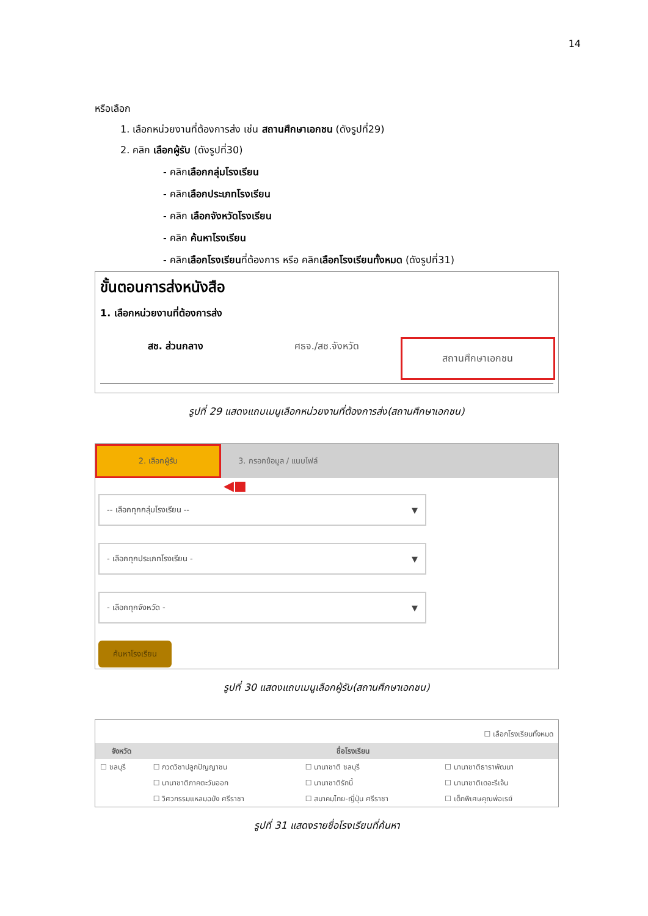14
หรือเลือก
1. เลือกหน่วยงานที่ต้องการส่ง เช่น สถานศึกษาเอกชน (ดังรูปที่29)
2. คลิก เลือกผู้รับ (ดังรูปที่30)
- คลิกเลือกกลุ่มโรงเรียน
- คลิกเลือกประเภทโรงเรียน
- คลิก เลือกจังหวัดโรงเรียน
- คลิก ค้นหาโรงเรียน
- คลิกเลือกโรงเรียนที่ต้องการ หรือ คลิกเลือกโรงเรียนทั้งหมด (ดังรูปที่31)
ขั้นตอนการส่งหนังสือ
1. เลือกหน่วยงานที่ต้องการส่ง
สช. ส่วนกลาง ศธจ./สช.จังหวัด สถานศึกษาเอกชน
รูปที่ 29 แสดงแถบเมนูเลือกหน่วยงานที่ต้องการส่ง(สถานศึกษาเอกชน)
2. เลือกผู้รับ 3. กรอกข้อมูล / แนบไฟล์
◀■
-- เลือกทุกกลุ่มโรงเรียน -- ▼
- เลือกทุกประเภทโรงเรียน - ▼
- เลือกทุกจังหวัด - ▼
ค้นหาโรงเรียน
รูปที่ 30 แสดงแถบเมนูเลือกผู้รับ(สถานศึกษาเอกชน)
☐ เลือกโรงเรียนทั้งหมด
| จังหวัด | ชื่อโรงเรียน | | |
| --- | --- | --- | --- |
| ☐ ชลบุรี | ☐ กวดวิชาปลูกปัญญาชน | ☐ นานาชาติ ชลบุรี | ☐ นานาชาติธาราพัฒนา |
| | ☐ นานาชาติภาคตะวันออก | ☐ นานาชาติรักบี้ | ☐ นานาชาติเดอะรีเจ้น |
| | ☐ วิศวกรรมแหลมฉบัง ศรีราชา | ☐ สมาคมไทย-ญี่ปุ่น ศรีราชา | ☐ เด็กพิเศษคุณพ่อเรย์ |
รูปที่ 31 แสดงรายชื่อโรงเรียนที่ค้นหา